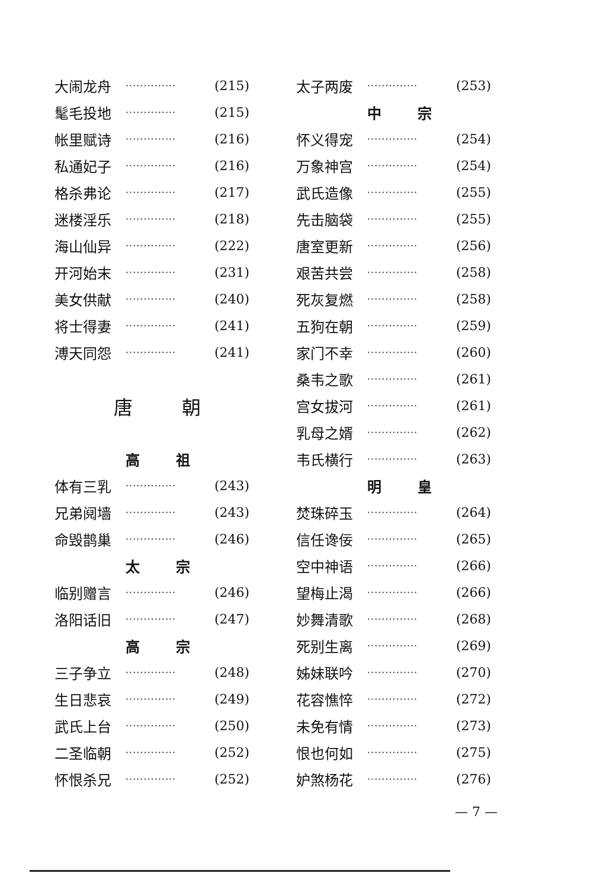大闹龙舟 ·············· (215)
髦毛投地 ·············· (215)
帐里赋诗 ·············· (216)
私通妃子 ·············· (216)
格杀弗论 ·············· (217)
迷楼淫乐 ·············· (218)
海山仙异 ·············· (222)
开河始末 ·············· (231)
美女供献 ·············· (240)
将士得妻 ·············· (241)
溥天同怨 ·············· (241)
唐 朝
高 祖
体有三乳 ·············· (243)
兄弟阋墙 ·············· (243)
命毁鹊巢 ·············· (246)
太 宗
临别赠言 ·············· (246)
洛阳话旧 ·············· (247)
高 宗
三子争立 ·············· (248)
生日悲哀 ·············· (249)
武氏上台 ·············· (250)
二圣临朝 ·············· (252)
怀恨杀兄 ·············· (252)
太子两废 ·············· (253)
中 宗
怀义得宠 ·············· (254)
万象神宫 ·············· (254)
武氏造像 ·············· (255)
先击脑袋 ·············· (255)
唐室更新 ·············· (256)
艰苦共尝 ·············· (258)
死灰复燃 ·············· (258)
五狗在朝 ·············· (259)
家门不幸 ·············· (260)
桑韦之歌 ·············· (261)
宫女拔河 ·············· (261)
乳母之婿 ·············· (262)
韦氏横行 ·············· (263)
明 皇
焚珠碎玉 ·············· (264)
信任谗佞 ·············· (265)
空中神语 ·············· (266)
望梅止渴 ·············· (266)
妙舞清歌 ·············· (268)
死别生离 ·············· (269)
姊妹联吟 ·············· (270)
花容憔悴 ·············· (272)
未免有情 ·············· (273)
恨也何如 ·············· (275)
妒煞杨花 ·············· (276)
— 7 —